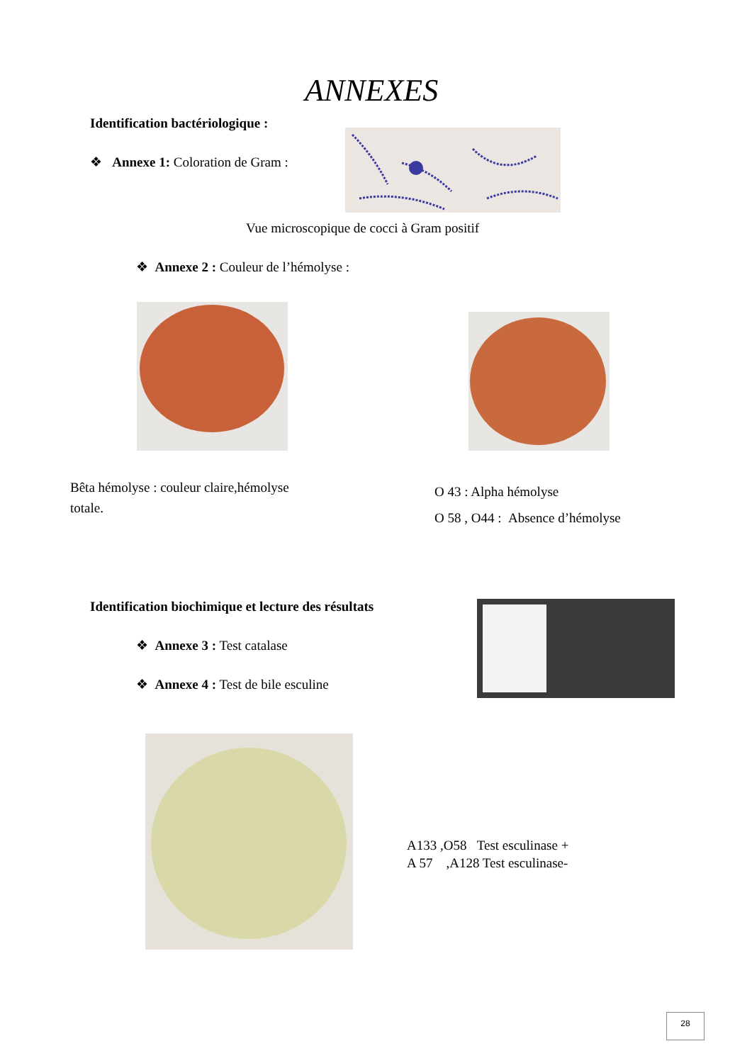ANNEXES
Identification bactériologique :
❖ Annexe 1: Coloration de Gram :
Vue microscopique de cocci à Gram positif
❖ Annexe 2 : Couleur de l’hémolyse :
Bêta hémolyse : couleur claire,hémolyse totale.
O 43 : Alpha hémolyse
O 58 , O44 : Absence d’hémolyse
Identification biochimique et lecture des résultats
❖ Annexe 3 : Test catalase
❖ Annexe 4 : Test de bile esculine
A133 ,O58 Test esculinase +
A 57 ,A128 Test esculinase-
28